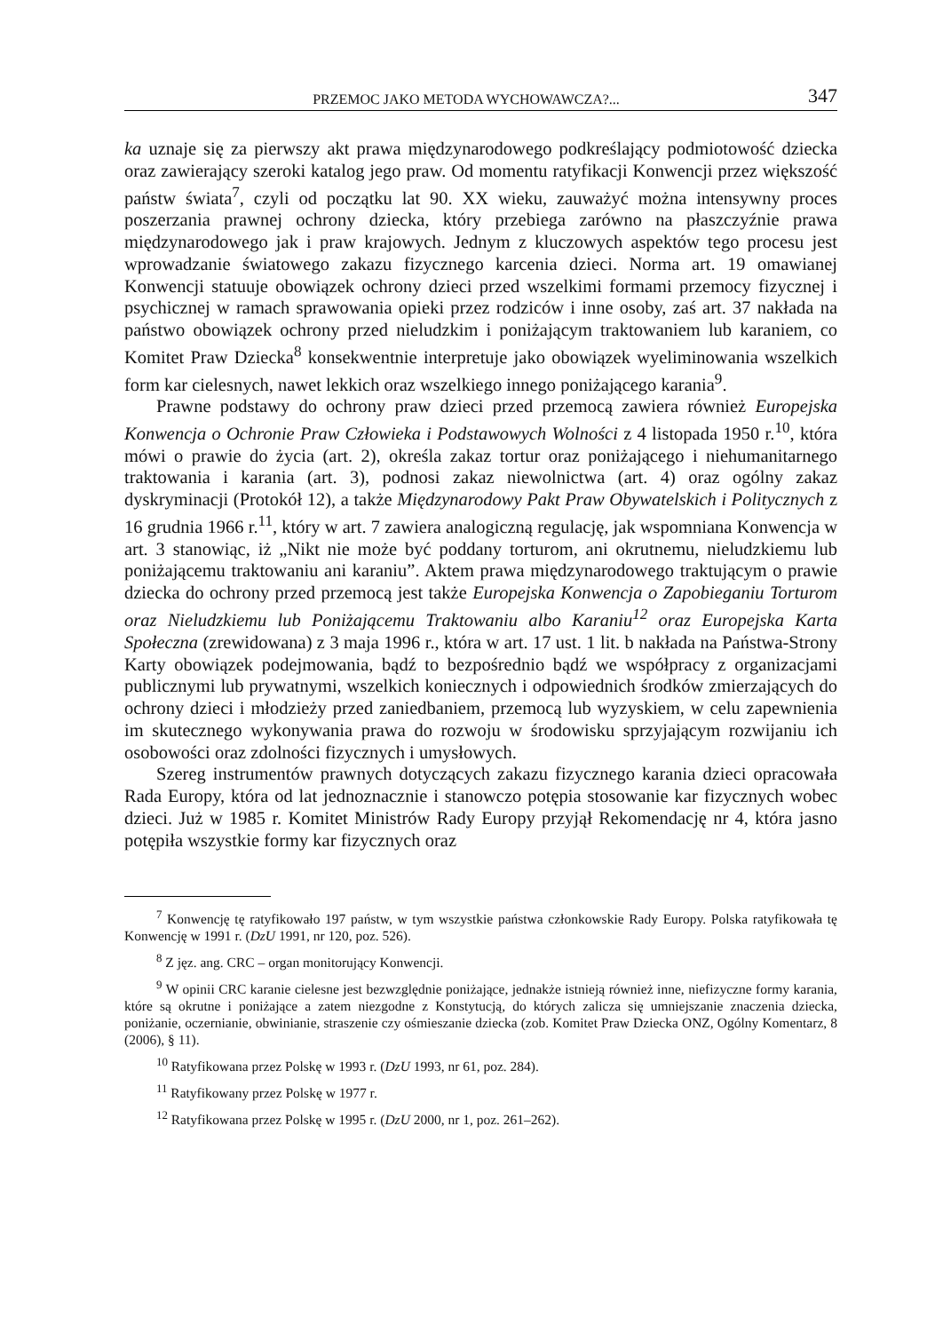PRZEMOC JAKO METODA WYCHOWAWCZA?... 347
ka uznaje się za pierwszy akt prawa międzynarodowego podkreślający podmiotowość dziecka oraz zawierający szeroki katalog jego praw. Od momentu ratyfikacji Konwencji przez większość państw świata<sup>7</sup>, czyli od początku lat 90. XX wieku, zauważyć można intensywny proces poszerzania prawnej ochrony dziecka, który przebiega zarówno na płaszczyźnie prawa międzynarodowego jak i praw krajowych. Jednym z kluczowych aspektów tego procesu jest wprowadzanie światowego zakazu fizycznego karcenia dzieci. Norma art. 19 omawianej Konwencji statuuje obowiązek ochrony dzieci przed wszelkimi formami przemocy fizycznej i psychicznej w ramach sprawowania opieki przez rodziców i inne osoby, zaś art. 37 nakłada na państwo obowiązek ochrony przed nieludzkim i poniżającym traktowaniem lub karaniem, co Komitet Praw Dziecka<sup>8</sup> konsekwentnie interpretuje jako obowiązek wyeliminowania wszelkich form kar cielesnych, nawet lekkich oraz wszelkiego innego poniżającego karania<sup>9</sup>.
Prawne podstawy do ochrony praw dzieci przed przemocą zawiera również Europejska Konwencja o Ochronie Praw Człowieka i Podstawowych Wolności z 4 listopada 1950 r.<sup>10</sup>, która mówi o prawie do życia (art. 2), określa zakaz tortur oraz poniżającego i niehumanitarnego traktowania i karania (art. 3), podnosi zakaz niewolnictwa (art. 4) oraz ogólny zakaz dyskryminacji (Protokół 12), a także Międzynarodowy Pakt Praw Obywatelskich i Politycznych z 16 grudnia 1966 r.<sup>11</sup>, który w art. 7 zawiera analogiczną regulację, jak wspomniana Konwencja w art. 3 stanowiąc, iż „Nikt nie może być poddany torturom, ani okrutnemu, nieludzkiemu lub poniżającemu traktowaniu ani karaniu”. Aktem prawa międzynarodowego traktującym o prawie dziecka do ochrony przed przemocą jest także Europejska Konwencja o Zapobieganiu Torturom oraz Nieludzkiemu lub Poniżającemu Traktowaniu albo Karaniu<sup>12</sup> oraz Europejska Karta Społeczna (zrewidowana) z 3 maja 1996 r., która w art. 17 ust. 1 lit. b nakłada na Państwa-Strony Karty obowiązek podejmowania, bądź to bezpośrednio bądź we współpracy z organizacjami publicznymi lub prywatnymi, wszelkich koniecznych i odpowiednich środków zmierzających do ochrony dzieci i młodzieży przed zaniedbaniem, przemocą lub wyzyskiem, w celu zapewnienia im skutecznego wykonywania prawa do rozwoju w środowisku sprzyjającym rozwijaniu ich osobowości oraz zdolności fizycznych i umysłowych.
Szereg instrumentów prawnych dotyczących zakazu fizycznego karania dzieci opracowała Rada Europy, która od lat jednoznacznie i stanowczo potępia stosowanie kar fizycznych wobec dzieci. Już w 1985 r. Komitet Ministrów Rady Europy przyjął Rekomendację nr 4, która jasno potępiła wszystkie formy kar fizycznych oraz
<sup>7</sup> Konwencję tę ratyfikowało 197 państw, w tym wszystkie państwa członkowskie Rady Europy. Polska ratyfikowała tę Konwencję w 1991 r. (DzU 1991, nr 120, poz. 526).
<sup>8</sup> Z jęz. ang. CRC – organ monitorujący Konwencji.
<sup>9</sup> W opinii CRC karanie cielesne jest bezwzględnie poniżające, jednakże istnieją również inne, niefizyczne formy karania, które są okrutne i poniżające a zatem niezgodne z Konstytucją, do których zalicza się umniejszanie znaczenia dziecka, poniżanie, oczernianie, obwinianie, straszenie czy ośmieszanie dziecka (zob. Komitet Praw Dziecka ONZ, Ogólny Komentarz, 8 (2006), § 11).
<sup>10</sup> Ratyfikowana przez Polskę w 1993 r. (DzU 1993, nr 61, poz. 284).
<sup>11</sup> Ratyfikowany przez Polskę w 1977 r.
<sup>12</sup> Ratyfikowana przez Polskę w 1995 r. (DzU 2000, nr 1, poz. 261–262).